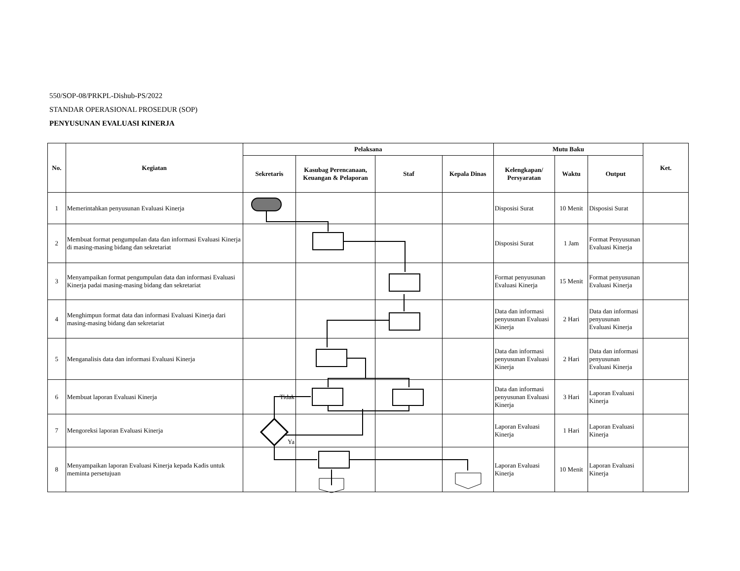550/SOP-08/PRKPL-Dishub-PS/2022
STANDAR OPERASIONAL PROSEDUR (SOP)
PENYUSUNAN EVALUASI KINERJA
| No. | Kegiatan | Pelaksana | | | | Mutu Baku | | | Ket. |
| --- | --- | --- | --- | --- | --- | --- | --- | --- | --- |
| | | Sekretaris | Kasubag Perencanaan, Keuangan & Pelaporan | Staf | Kepala Dinas | Kelengkapan/ Persyaratan | Waktu | Output | |
| 1 | Memerintahkan penyusunan Evaluasi Kinerja | | | | | Disposisi Surat | 10 Menit | Disposisi Surat | |
| 2 | Membuat format pengumpulan data dan informasi Evaluasi Kinerja di masing-masing bidang dan sekretariat | | | | | Disposisi Surat | 1 Jam | Format Penyusunan Evaluasi Kinerja | |
| 3 | Menyampaikan format pengumpulan data dan informasi Evaluasi Kinerja padai masing-masing bidang dan sekretariat | | | | | Format penyusunan Evaluasi Kinerja | 15 Menit | Format penyusunan Evaluasi Kinerja | |
| 4 | Menghimpun format data dan informasi Evaluasi Kinerja dari masing-masing bidang dan sekretariat | | | | | Data dan informasi penyusunan Evaluasi Kinerja | 2 Hari | Data dan informasi penyusunan Evaluasi Kinerja | |
| 5 | Menganalisis data dan informasi Evaluasi Kinerja | | | | | Data dan informasi penyusunan Evaluasi Kinerja | 2 Hari | Data dan informasi penyusunan Evaluasi Kinerja | |
| 6 | Membuat laporan Evaluasi Kinerja | Tidak | | | | Data dan informasi penyusunan Evaluasi Kinerja | 3 Hari | Laporan Evaluasi Kinerja | |
| 7 | Mengoreksi laporan Evaluasi Kinerja | Ya | | | | Laporan Evaluasi Kinerja | 1 Hari | Laporan Evaluasi Kinerja | |
| 8 | Menyampaikan laporan Evaluasi Kinerja kepada Kadis untuk meminta persetujuan | | | | | Laporan Evaluasi Kinerja | 10 Menit | Laporan Evaluasi Kinerja | |